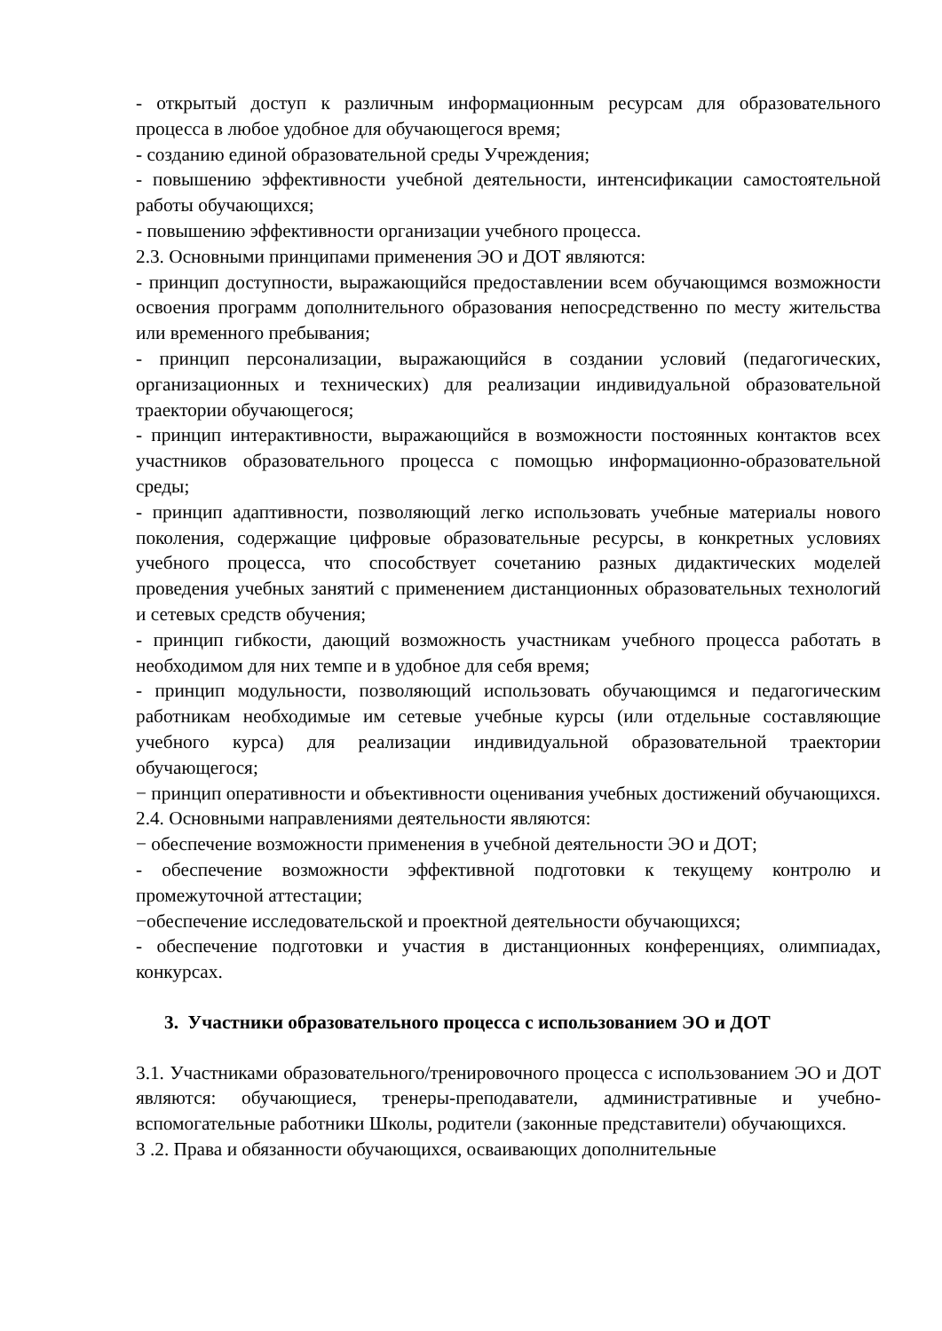- открытый доступ к различным информационным ресурсам для образовательного процесса в любое удобное для обучающегося время;
- созданию единой образовательной среды Учреждения;
- повышению эффективности учебной деятельности, интенсификации самостоятельной работы обучающихся;
- повышению эффективности организации учебного процесса.
2.3. Основными принципами применения ЭО и ДОТ являются:
- принцип доступности, выражающийся предоставлении всем обучающимся возможности освоения программ дополнительного образования непосредственно по месту жительства или временного пребывания;
- принцип персонализации, выражающийся в создании условий (педагогических, организационных и технических) для реализации индивидуальной образовательной траектории обучающегося;
- принцип интерактивности, выражающийся в возможности постоянных контактов всех участников образовательного процесса с помощью информационно-образовательной среды;
- принцип адаптивности, позволяющий легко использовать учебные материалы нового поколения, содержащие цифровые образовательные ресурсы, в конкретных условиях учебного процесса, что способствует сочетанию разных дидактических моделей проведения учебных занятий с применением дистанционных образовательных технологий и сетевых средств обучения;
- принцип гибкости, дающий возможность участникам учебного процесса работать в необходимом для них темпе и в удобное для себя время;
- принцип модульности, позволяющий использовать обучающимся и педагогическим работникам необходимые им сетевые учебные курсы (или отдельные составляющие учебного курса) для реализации индивидуальной образовательной траектории обучающегося;
− принцип оперативности и объективности оценивания учебных достижений обучающихся.
2.4. Основными направлениями деятельности являются:
− обеспечение возможности применения в учебной деятельности ЭО и ДОТ;
- обеспечение возможности эффективной подготовки к текущему контролю и промежуточной аттестации;
−обеспечение исследовательской и проектной деятельности обучающихся;
- обеспечение подготовки и участия в дистанционных конференциях, олимпиадах, конкурсах.
3. Участники образовательного процесса с использованием ЭО и ДОТ
3.1. Участниками образовательного/тренировочного процесса с использованием ЭО и ДОТ являются: обучающиеся, тренеры-преподаватели, административные и учебно- вспомогательные работники Школы, родители (законные представители) обучающихся.
3 .2. Права и обязанности обучающихся, осваивающих дополнительные